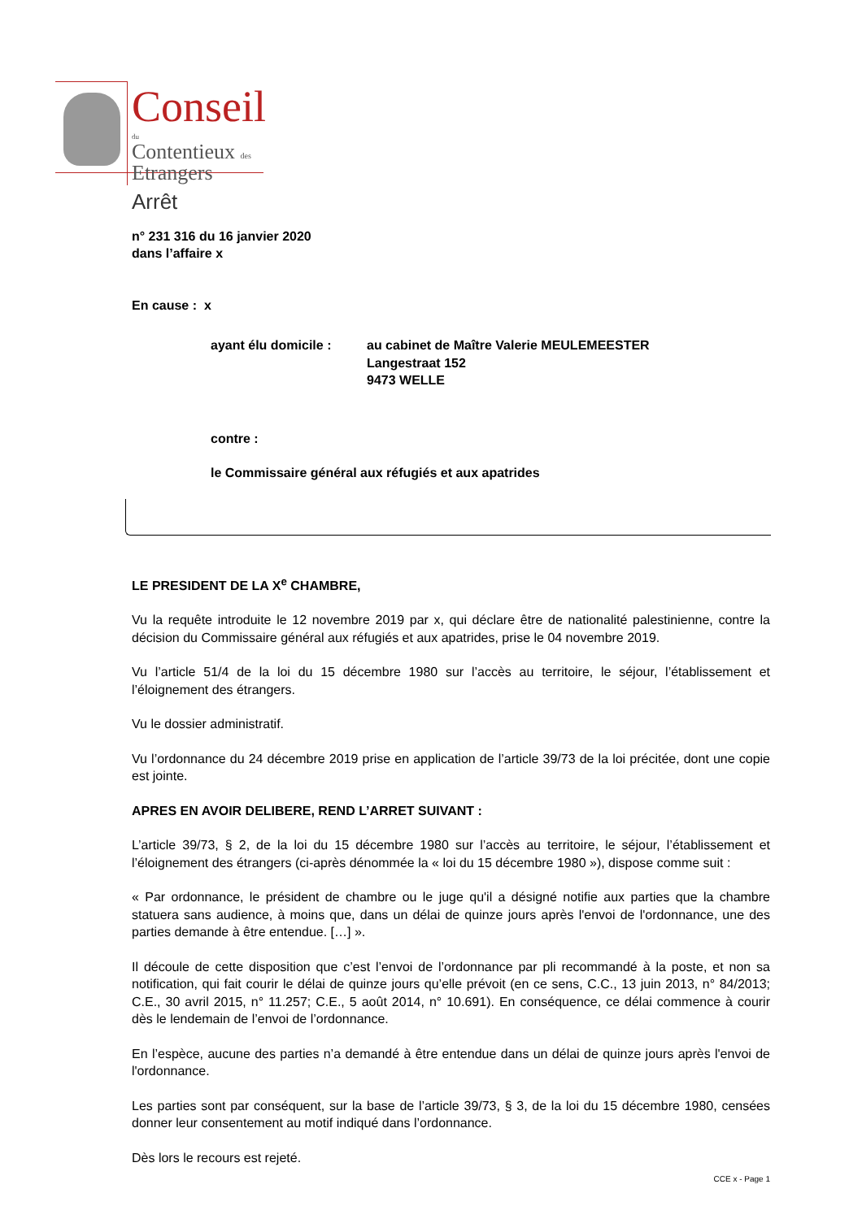Conseil du
Contentieux des
Etrangers
Arrêt
n° 231 316 du 16 janvier 2020
dans l’affaire x
En cause : x
ayant élu domicile : au cabinet de Maître Valerie MEULEMEESTER
Langestraat 152
9473 WELLE
contre :
le Commissaire général aux réfugiés et aux apatrides
LE PRESIDENT DE LA X<sup>e</sup> CHAMBRE,
Vu la requête introduite le 12 novembre 2019 par x, qui déclare être de nationalité palestinienne, contre la décision du Commissaire général aux réfugiés et aux apatrides, prise le 04 novembre 2019.
Vu l’article 51/4 de la loi du 15 décembre 1980 sur l’accès au territoire, le séjour, l’établissement et l’éloignement des étrangers.
Vu le dossier administratif.
Vu l’ordonnance du 24 décembre 2019 prise en application de l’article 39/73 de la loi précitée, dont une copie est jointe.
APRES EN AVOIR DELIBERE, REND L’ARRET SUIVANT :
L’article 39/73, § 2, de la loi du 15 décembre 1980 sur l’accès au territoire, le séjour, l’établissement et l’éloignement des étrangers (ci-après dénommée la « loi du 15 décembre 1980 »), dispose comme suit :
« Par ordonnance, le président de chambre ou le juge qu'il a désigné notifie aux parties que la chambre statuera sans audience, à moins que, dans un délai de quinze jours après l'envoi de l'ordonnance, une des parties demande à être entendue. […] ».
Il découle de cette disposition que c’est l’envoi de l’ordonnance par pli recommandé à la poste, et non sa notification, qui fait courir le délai de quinze jours qu’elle prévoit (en ce sens, C.C., 13 juin 2013, n° 84/2013; C.E., 30 avril 2015, n° 11.257; C.E., 5 août 2014, n° 10.691). En conséquence, ce délai commence à courir dès le lendemain de l’envoi de l’ordonnance.
En l’espèce, aucune des parties n’a demandé à être entendue dans un délai de quinze jours après l'envoi de l'ordonnance.
Les parties sont par conséquent, sur la base de l’article 39/73, § 3, de la loi du 15 décembre 1980, censées donner leur consentement au motif indiqué dans l’ordonnance.
Dès lors le recours est rejeté.
CCE x - Page 1